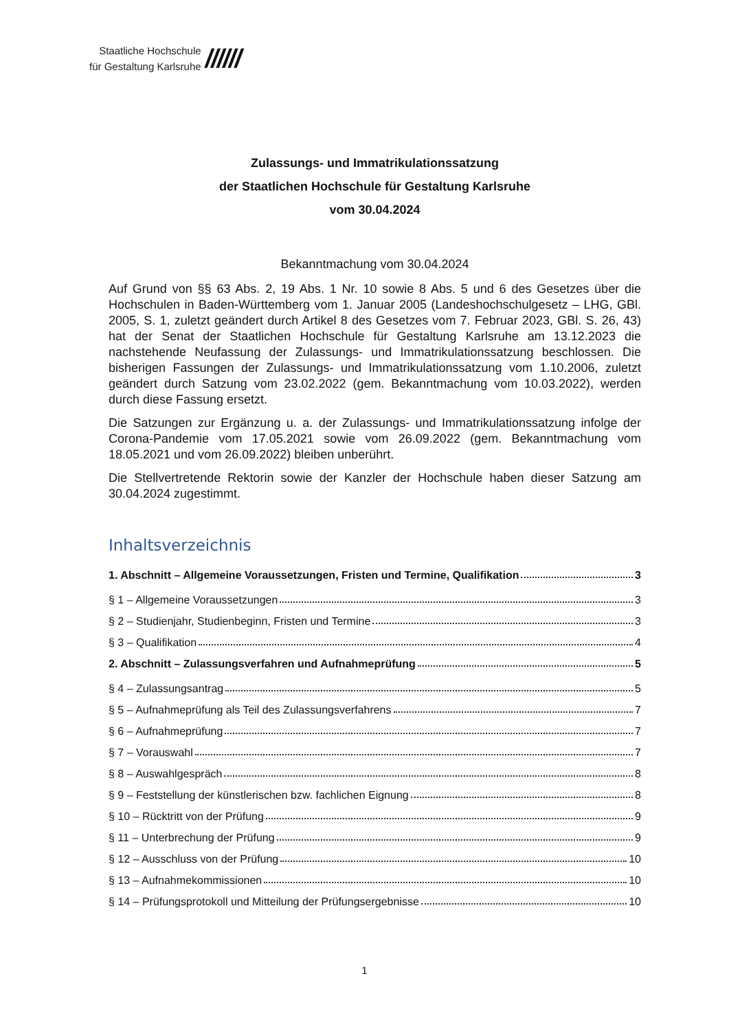Staatliche Hochschule
für Gestaltung Karlsruhe
//////
Zulassungs- und Immatrikulationssatzung
der Staatlichen Hochschule für Gestaltung Karlsruhe
vom 30.04.2024
Bekanntmachung vom 30.04.2024
Auf Grund von §§ 63 Abs. 2, 19 Abs. 1 Nr. 10 sowie 8 Abs. 5 und 6 des Gesetzes über die Hochschulen in Baden-Württemberg vom 1. Januar 2005 (Landeshochschulgesetz – LHG, GBl. 2005, S. 1, zuletzt geändert durch Artikel 8 des Gesetzes vom 7. Februar 2023, GBl. S. 26, 43) hat der Senat der Staatlichen Hochschule für Gestaltung Karlsruhe am 13.12.2023 die nachstehende Neufassung der Zulassungs- und Immatrikulationssatzung beschlossen. Die bisherigen Fassungen der Zulassungs- und Immatrikulationssatzung vom 1.10.2006, zuletzt geändert durch Satzung vom 23.02.2022 (gem. Bekanntmachung vom 10.03.2022), werden durch diese Fassung ersetzt.
Die Satzungen zur Ergänzung u. a. der Zulassungs- und Immatrikulationssatzung infolge der Corona-Pandemie vom 17.05.2021 sowie vom 26.09.2022 (gem. Bekanntmachung vom 18.05.2021 und vom 26.09.2022) bleiben unberührt.
Die Stellvertretende Rektorin sowie der Kanzler der Hochschule haben dieser Satzung am 30.04.2024 zugestimmt.
Inhaltsverzeichnis
1. Abschnitt – Allgemeine Voraussetzungen, Fristen und Termine, Qualifikation 3
§ 1 – Allgemeine Voraussetzungen 3
§ 2 – Studienjahr, Studienbeginn, Fristen und Termine 3
§ 3 – Qualifikation 4
2. Abschnitt – Zulassungsverfahren und Aufnahmeprüfung 5
§ 4 – Zulassungsantrag 5
§ 5 – Aufnahmeprüfung als Teil des Zulassungsverfahrens 7
§ 6 – Aufnahmeprüfung 7
§ 7 – Vorauswahl 7
§ 8 – Auswahlgespräch 8
§ 9 – Feststellung der künstlerischen bzw. fachlichen Eignung 8
§ 10 – Rücktritt von der Prüfung 9
§ 11 – Unterbrechung der Prüfung 9
§ 12 – Ausschluss von der Prüfung 10
§ 13 – Aufnahmekommissionen 10
§ 14 – Prüfungsprotokoll und Mitteilung der Prüfungsergebnisse 10
1